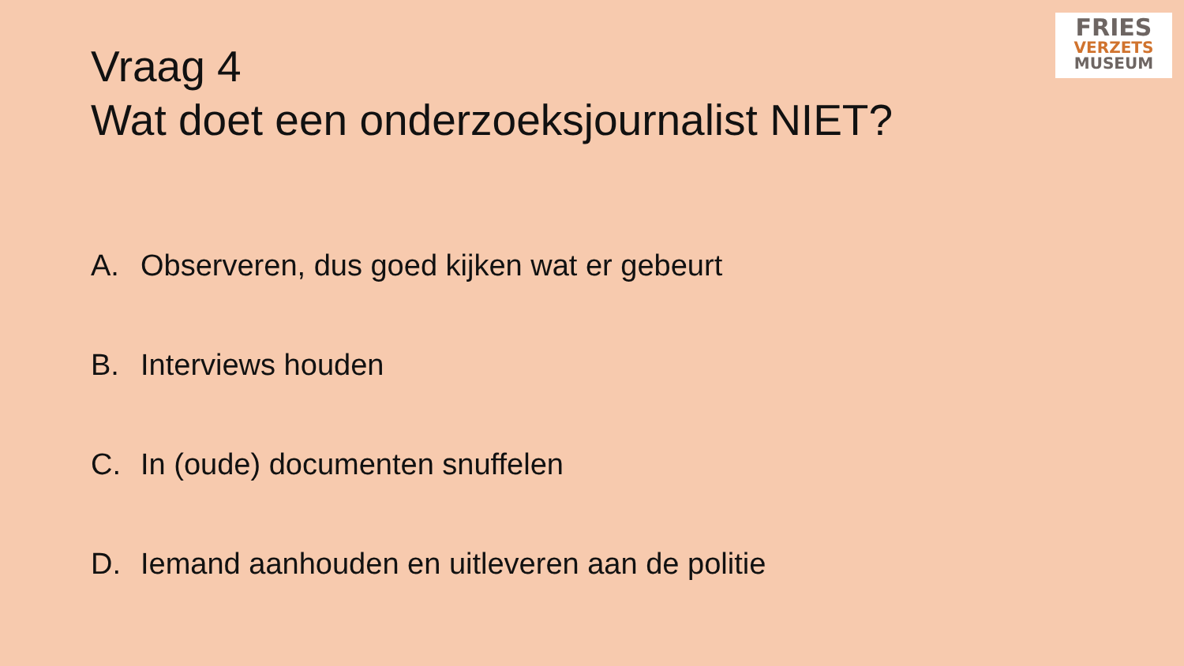FRIES
VERZETS
MUSEUM
Vraag 4
Wat doet een onderzoeksjournalist NIET?
A. Observeren, dus goed kijken wat er gebeurt
B. Interviews houden
C. In (oude) documenten snuffelen
D. Iemand aanhouden en uitleveren aan de politie